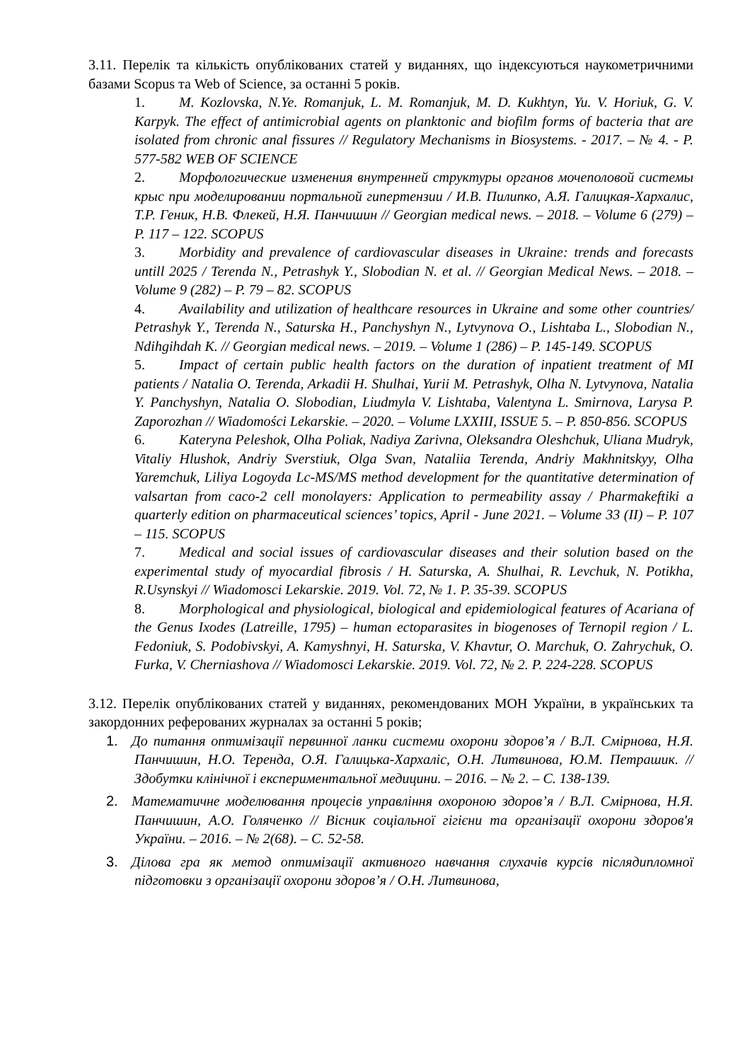3.11. Перелік та кількість опублікованих статей у виданнях, що індексуються наукометричними базами Scopus та Web of Science, за останні 5 років.
1. M. Kozlovska, N.Ye. Romanjuk, L. M. Romanjuk, M. D. Kukhtyn, Yu. V. Horiuk, G. V. Karpyk. The effect of antimicrobial agents on planktonic and biofilm forms of bacteria that are isolated from chronic anal fissures // Regulatory Mechanisms in Biosystems. - 2017. – № 4. - P. 577-582 WEB OF SCIENCE
2. Морфологические изменения внутренней структуры органов мочеполовой системы крыс при моделировании портальной гипертензии / И.В. Пилипко, А.Я. Галицкая-Хархалис, Т.Р. Геник, Н.В. Флекей, Н.Я. Панчишин // Georgian medical news. – 2018. – Volume 6 (279) – P. 117 – 122. SCOPUS
3. Morbidity and prevalence of cardiovascular diseases in Ukraine: trends and forecasts untill 2025 / Terenda N., Petrashyk Y., Slobodian N. et al. // Georgian Medical News. – 2018. – Volume 9 (282) – P. 79 – 82. SCOPUS
4. Availability and utilization of healthcare resources in Ukraine and some other countries/ Petrashyk Y., Terenda N., Saturska H., Panchyshyn N., Lytvynova O., Lishtaba L., Slobodian N., Ndihgihdah K. // Georgian medical news. – 2019. – Volume 1 (286) – P. 145-149. SCOPUS
5. Impact of certain public health factors on the duration of inpatient treatment of MI patients / Natalia O. Terenda, Arkadii H. Shulhai, Yurii M. Petrashyk, Olha N. Lytvynova, Natalia Y. Panchyshyn, Natalia O. Slobodian, Liudmyla V. Lishtaba, Valentyna L. Smirnova, Larysa P. Zaporozhan // Wiadomości Lekarskie. – 2020. – Volume LXXIII, ISSUE 5. – P. 850-856. SCOPUS
6. Kateryna Peleshok, Olha Poliak, Nadiya Zarivna, Oleksandra Oleshchuk, Uliana Mudryk, Vitaliy Hlushok, Andriy Sverstiuk, Olga Svan, Nataliia Terenda, Andriy Makhnitskyy, Olha Yaremchuk, Liliya Logoyda Lc-MS/MS method development for the quantitative determination of valsartan from caco-2 cell monolayers: Application to permeability assay / Pharmakeftiki a quarterly edition on pharmaceutical sciences’ topics, April - June 2021. – Volume 33 (II) – P. 107 – 115. SCOPUS
7. Medical and social issues of cardiovascular diseases and their solution based on the experimental study of myocardial fibrosis / H. Saturska, A. Shulhai, R. Levchuk, N. Potikha, R.Usynskyi // Wiadomosci Lekarskie. 2019. Vol. 72, № 1. P. 35-39. SCOPUS
8. Morphological and physiological, biological and epidemiological features of Acariana of the Genus Ixodes (Latreille, 1795) – human ectoparasites in biogenoses of Ternopil region / L. Fedoniuk, S. Podobivskyi, A. Kamyshnyi, H. Saturska, V. Khavtur, O. Marchuk, O. Zahrychuk, O. Furka, V. Cherniashova // Wiadomosci Lekarskie. 2019. Vol. 72, № 2. P. 224-228. SCOPUS
3.12. Перелік опублікованих статей у виданнях, рекомендованих МОН України, в українських та закордонних реферованих журналах за останні 5 років;
1. До питання оптимізації первинної ланки системи охорони здоров’я / В.Л. Смірнова, Н.Я. Панчишин, Н.О. Теренда, О.Я. Галицька-Хархаліс, О.Н. Литвинова, Ю.М. Петрашик. // Здобутки клінічної і експериментальної медицини. – 2016. – № 2. – С. 138-139.
2. Математичне моделювання процесів управління охороною здоров’я / В.Л. Смірнова, Н.Я. Панчишин, А.О. Голяченко // Вісник соціальної гігієни та організації охорони здоров'я України. – 2016. – № 2(68). – С. 52-58.
3. Ділова гра як метод оптимізації активного навчання слухачів курсів післядипломної підготовки з організації охорони здоров’я / О.Н. Литвинова,